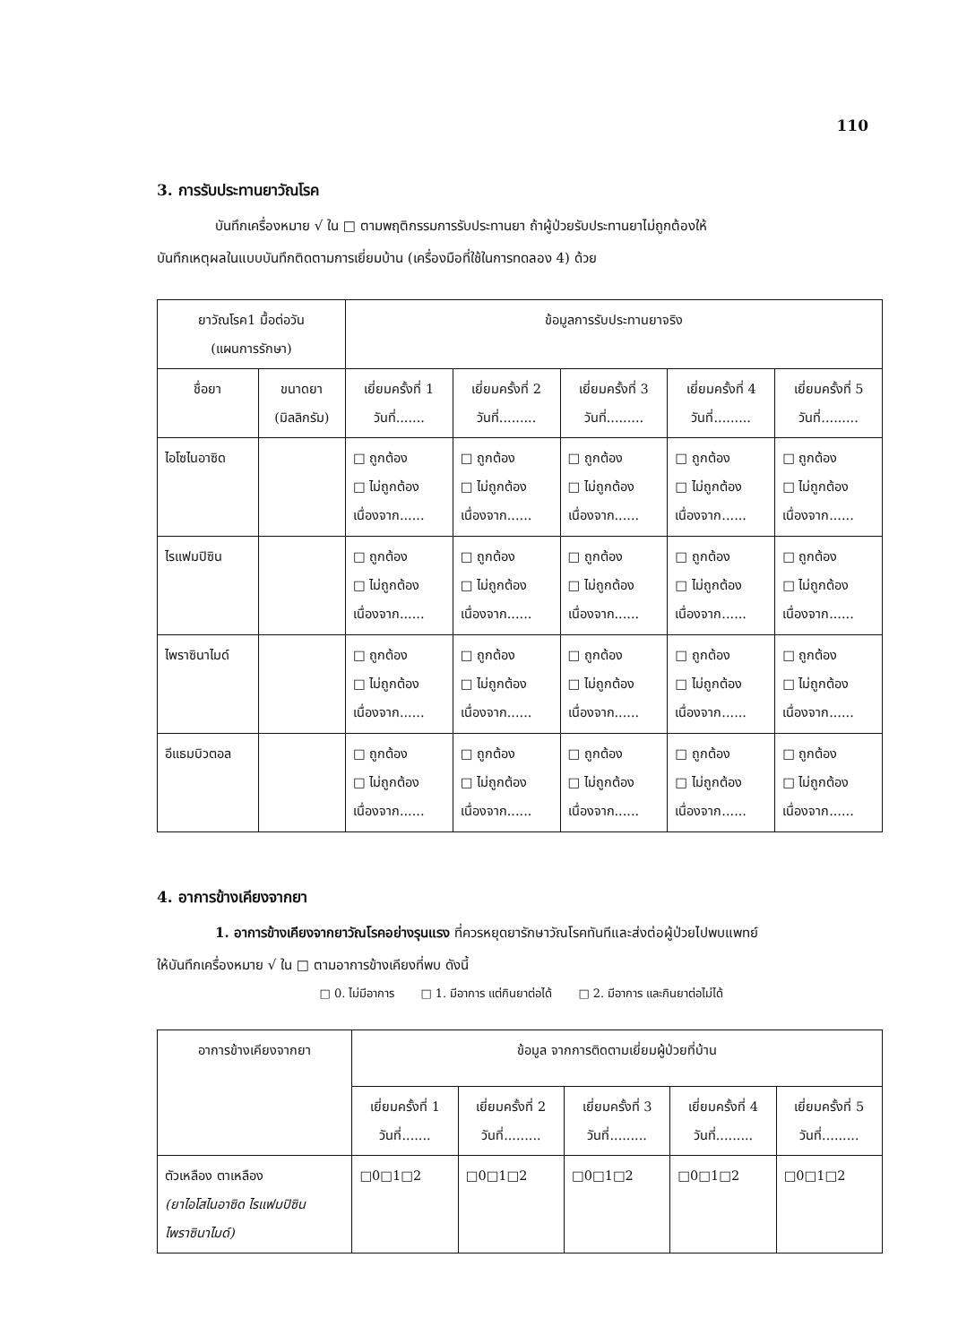110
3. การรับประทานยาวัณโรค
บันทึกเครื่องหมาย √ ใน □ ตามพฤติกรรมการรับประทานยา ถ้าผู้ป่วยรับประทานยาไม่ถูกต้องให้
บันทึกเหตุผลในแบบบันทึกติดตามการเยี่ยมบ้าน (เครื่องมือที่ใช้ในการทดลอง 4) ด้วย
| ยาวัณโรค1 มื้อต่อวัน (แผนการรักษา) | | ข้อมูลการรับประทานยาจริง | | | | |
| --- | --- | --- | --- | --- | --- | --- |
| ชื่อยา | ขนาดยา (มิลลิกรัม) | เยี่ยมครั้งที่ 1 วันที่....... | เยี่ยมครั้งที่ 2 วันที่......... | เยี่ยมครั้งที่ 3 วันที่......... | เยี่ยมครั้งที่ 4 วันที่......... | เยี่ยมครั้งที่ 5 วันที่......... |
| ไอโซไนอาซิด | | □ ถูกต้อง □ ไม่ถูกต้อง เนื่องจาก...... | □ ถูกต้อง □ ไม่ถูกต้อง เนื่องจาก...... | □ ถูกต้อง □ ไม่ถูกต้อง เนื่องจาก...... | □ ถูกต้อง □ ไม่ถูกต้อง เนื่องจาก...... | □ ถูกต้อง □ ไม่ถูกต้อง เนื่องจาก...... |
| ไรแฟมปิซิน | | □ ถูกต้อง □ ไม่ถูกต้อง เนื่องจาก...... | □ ถูกต้อง □ ไม่ถูกต้อง เนื่องจาก...... | □ ถูกต้อง □ ไม่ถูกต้อง เนื่องจาก...... | □ ถูกต้อง □ ไม่ถูกต้อง เนื่องจาก...... | □ ถูกต้อง □ ไม่ถูกต้อง เนื่องจาก...... |
| ไพราซินาไมด์ | | □ ถูกต้อง □ ไม่ถูกต้อง เนื่องจาก...... | □ ถูกต้อง □ ไม่ถูกต้อง เนื่องจาก...... | □ ถูกต้อง □ ไม่ถูกต้อง เนื่องจาก...... | □ ถูกต้อง □ ไม่ถูกต้อง เนื่องจาก...... | □ ถูกต้อง □ ไม่ถูกต้อง เนื่องจาก...... |
| อีแธมบิวตอล | | □ ถูกต้อง □ ไม่ถูกต้อง เนื่องจาก...... | □ ถูกต้อง □ ไม่ถูกต้อง เนื่องจาก...... | □ ถูกต้อง □ ไม่ถูกต้อง เนื่องจาก...... | □ ถูกต้อง □ ไม่ถูกต้อง เนื่องจาก...... | □ ถูกต้อง □ ไม่ถูกต้อง เนื่องจาก...... |
4. อาการข้างเคียงจากยา
1. อาการข้างเคียงจากยาวัณโรคอย่างรุนแรง ที่ควรหยุดยารักษาวัณโรคทันทีและส่งต่อผู้ป่วยไปพบแพทย์
ให้บันทึกเครื่องหมาย √ ใน □ ตามอาการข้างเคียงที่พบ ดังนี้
□ 0. ไม่มีอาการ □ 1. มีอาการ แต่กินยาต่อได้ □ 2. มีอาการ และกินยาต่อไม่ได้
| อาการข้างเคียงจากยา | ข้อมูล จากการติดตามเยี่ยมผู้ป่วยที่บ้าน | | | | |
| --- | --- | --- | --- | --- | --- |
| | เยี่ยมครั้งที่ 1 วันที่....... | เยี่ยมครั้งที่ 2 วันที่......... | เยี่ยมครั้งที่ 3 วันที่......... | เยี่ยมครั้งที่ 4 วันที่......... | เยี่ยมครั้งที่ 5 วันที่......... |
| ตัวเหลือง ตาเหลือง (ยาไอโสไนอาซิด ไรแฟมปิซิน ไพราซินาไมด์) | □0□1□2 | □0□1□2 | □0□1□2 | □0□1□2 | □0□1□2 |